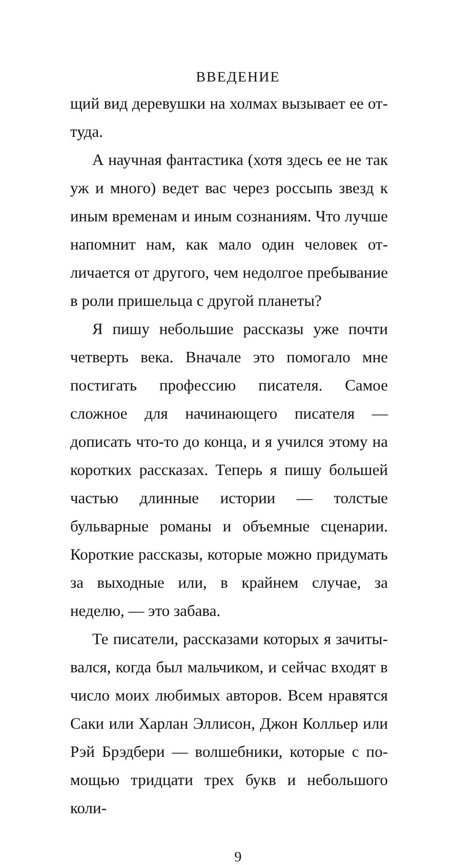ВВЕДЕНИЕ
щий вид деревушки на холмах вызывает ее от­туда.
А научная фантастика (хотя здесь ее не так уж и много) ведет вас через россыпь звезд к иным временам и иным сознаниям. Что луч­ше напомнит нам, как мало один человек от­личается от другого, чем недолгое пребывание в роли пришельца с другой планеты?
Я пишу небольшие рассказы уже почти чет­верть века. Вначале это помогало мне пости­гать профессию писателя. Самое сложное для начинающего писателя — дописать что-то до конца, и я учился этому на коротких рассказах. Теперь я пишу большей частью длинные исто­рии — толстые бульварные романы и объемные сценарии. Короткие рассказы, которые можно придумать за выходные или, в крайнем случае, за неделю, — это забава.
Те писатели, рассказами которых я зачиты­вался, когда был мальчиком, и сейчас входят в число моих любимых авторов. Всем нравятся Саки или Харлан Эллисон, Джон Колльер или Рэй Брэдбери — волшебники, которые с по­мощью тридцати трех букв и небольшого коли-
9